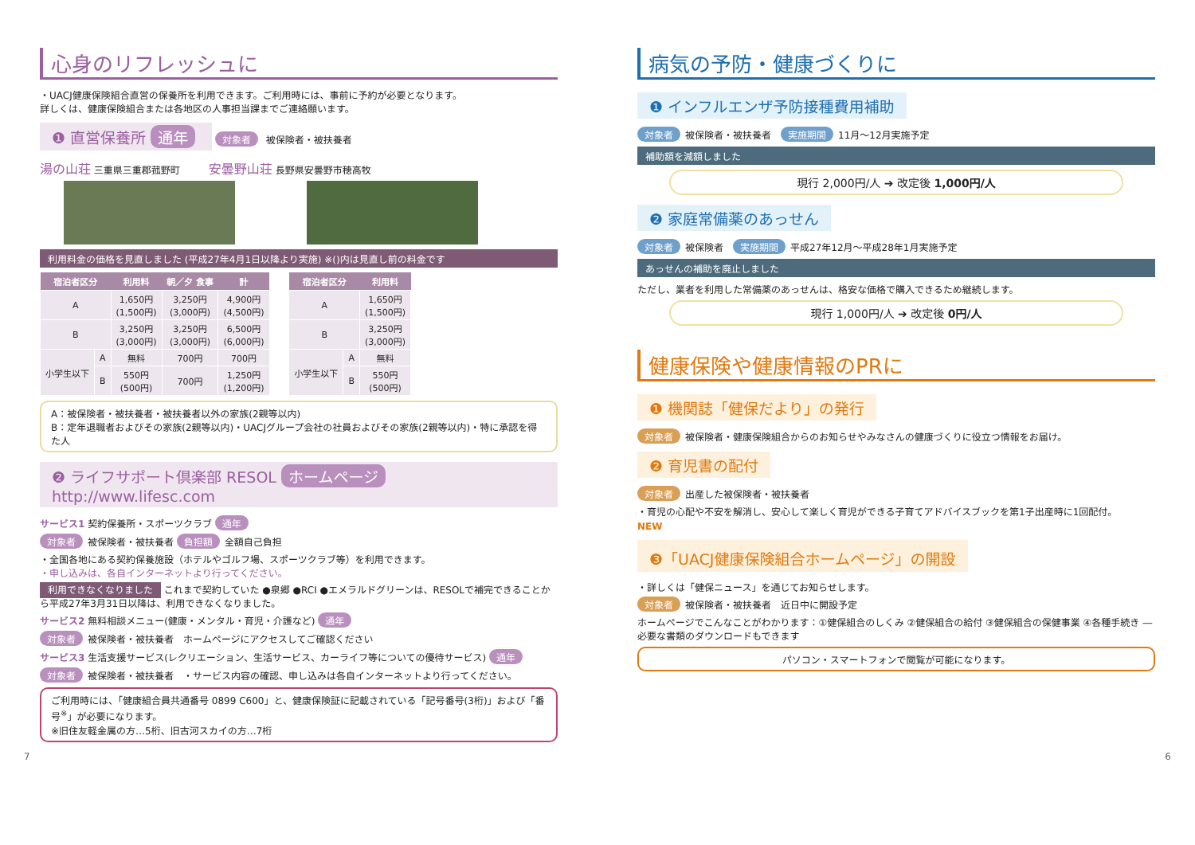心身のリフレッシュに
・UACJ健康保険組合直営の保養所を利用できます。ご利用時には、事前に予約が必要となります。
詳しくは、健康保険組合または各地区の人事担当課までご連絡願います。
❶ 直営保養所 通年
対象者 被保険者・被扶養者
湯の山荘 三重県三重郡菰野町　　　安曇野山荘 長野県安曇野市穂高牧
利用料金の価格を見直しました (平成27年4月1日以降より実施) ※()内は見直し前の料金です
| 宿泊者区分 | | 利用料 | 朝／夕 食事 | 計 |
| --- | --- | --- | --- | --- |
| A | | 1,650円 (1,500円) | 3,250円 (3,000円) | 4,900円 (4,500円) |
| B | | 3,250円 (3,000円) | 3,250円 (3,000円) | 6,500円 (6,000円) |
| 小学生以下 | A | 無料 | 700円 | 700円 |
| | B | 550円 (500円) | 700円 | 1,250円 (1,200円) |
| 宿泊者区分 | | 利用料 |
| --- | --- | --- |
| A | | 1,650円 (1,500円) |
| B | | 3,250円 (3,000円) |
| 小学生以下 | A | 無料 |
| | B | 550円 (500円) |
A：被保険者・被扶養者・被扶養者以外の家族(2親等以内)
B：定年退職者およびその家族(2親等以内)・UACJグループ会社の社員およびその家族(2親等以内)・特に承認を得た人
❷ ライフサポート倶楽部 RESOL ホームページ http://www.lifesc.com
サービス1 契約保養所・スポーツクラブ 通年
対象者 被保険者・被扶養者 負担額 全額自己負担
・全国各地にある契約保養施設（ホテルやゴルフ場、スポーツクラブ等）を利用できます。
・申し込みは、各自インターネットより行ってください。
利用できなくなりました これまで契約していた ●泉郷 ●RCI ●エメラルドグリーンは、RESOLで補完できることから平成27年3月31日以降は、利用できなくなりました。
サービス2 無料相談メニュー(健康・メンタル・育児・介護など) 通年
対象者 被保険者・被扶養者　ホームページにアクセスしてご確認ください
サービス3 生活支援サービス(レクリエーション、生活サービス、カーライフ等についての優待サービス) 通年
対象者 被保険者・被扶養者　・サービス内容の確認、申し込みは各自インターネットより行ってください。
ご利用時には、「健康組合員共通番号 0899 C600」と、健康保険証に記載されている「記号番号(3桁)」および「番号<sup>※</sup>」が必要になります。
※旧住友軽金属の方…5桁、旧古河スカイの方…7桁
病気の予防・健康づくりに
❶ インフルエンザ予防接種費用補助
対象者 被保険者・被扶養者　実施期間 11月～12月実施予定
補助額を減額しました
現行 2,000円/人 ➔ 改定後 1,000円/人
❷ 家庭常備薬のあっせん
対象者 被保険者　実施期間 平成27年12月～平成28年1月実施予定
あっせんの補助を廃止しました
ただし、業者を利用した常備薬のあっせんは、格安な価格で購入できるため継続します。
現行 1,000円/人 ➔ 改定後 0円/人
健康保険や健康情報のPRに
❶ 機関誌「健保だより」の発行
対象者 被保険者・健康保険組合からのお知らせやみなさんの健康づくりに役立つ情報をお届け。
❷ 育児書の配付
対象者 出産した被保険者・被扶養者
・育児の心配や不安を解消し、安心して楽しく育児ができる子育てアドバイスブックを第1子出産時に1回配付。
NEW
❸「UACJ健康保険組合ホームページ」の開設
・詳しくは「健保ニュース」を通じてお知らせします。
対象者 被保険者・被扶養者　近日中に開設予定
ホームページでこんなことがわかります：①健保組合のしくみ ②健保組合の給付 ③健保組合の保健事業 ④各種手続き ―必要な書類のダウンロードもできます
パソコン・スマートフォンで閲覧が可能になります。
7 6